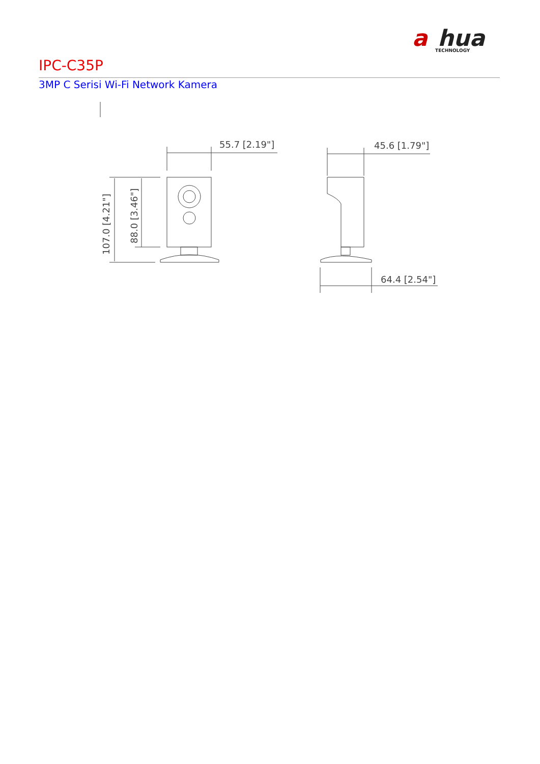a
hua
TECHNOLOGY
IPC-C35P
3MP C Serisi Wi-Fi Network Kamera
55.7 [2.19"]
45.6 [1.79"]
64.4 [2.54"]
107.0 [4.21"]
88.0 [3.46"]